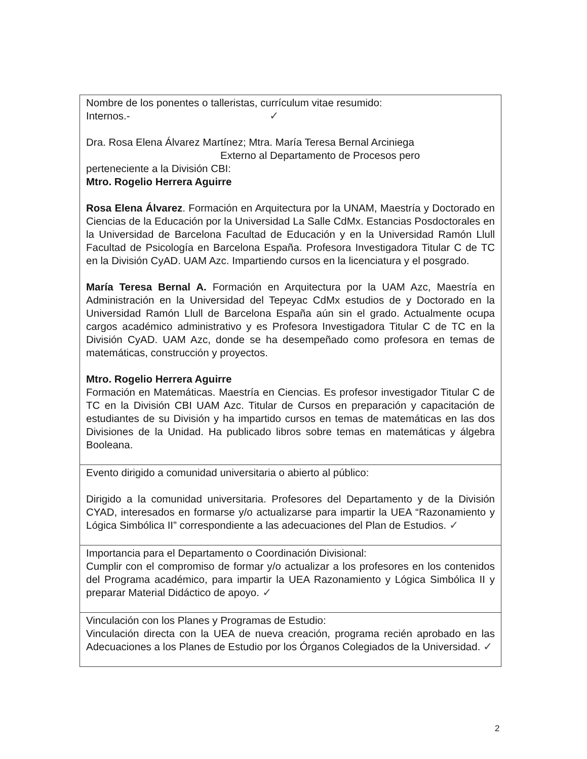| Nombre de los ponentes o talleristas, currículum vitae resumido: Internos.- ✓ Dra. Rosa Elena Álvarez Martínez; Mtra. María Teresa Bernal Arciniega Externo al Departamento de Procesos pero perteneciente a la División CBI: Mtro. Rogelio Herrera Aguirre Rosa Elena Álvarez . Formación en Arquitectura por la UNAM, Maestría y Doctorado en Ciencias de la Educación por la Universidad La Salle CdMx. Estancias Posdoctorales en la Universidad de Barcelona Facultad de Educación y en la Universidad Ramón Llull Facultad de Psicología en Barcelona España. Profesora Investigadora Titular C de TC en la División CyAD. UAM Azc. Impartiendo cursos en la licenciatura y el posgrado. María Teresa Bernal A. Formación en Arquitectura por la UAM Azc, Maestría en Administración en la Universidad del Tepeyac CdMx estudios de y Doctorado en la Universidad Ramón Llull de Barcelona España aún sin el grado. Actualmente ocupa cargos académico administrativo y es Profesora Investigadora Titular C de TC en la División CyAD. UAM Azc, donde se ha desempeñado como profesora en temas de matemáticas, construcción y proyectos. Mtro. Rogelio Herrera Aguirre Formación en Matemáticas. Maestría en Ciencias. Es profesor investigador Titular C de TC en la División CBI UAM Azc. Titular de Cursos en preparación y capacitación de estudiantes de su División y ha impartido cursos en temas de matemáticas en las dos Divisiones de la Unidad. Ha publicado libros sobre temas en matemáticas y álgebra Booleana. |
| Evento dirigido a comunidad universitaria o abierto al público: Dirigido a la comunidad universitaria. Profesores del Departamento y de la División CYAD, interesados en formarse y/o actualizarse para impartir la UEA “Razonamiento y Lógica Simbólica II” correspondiente a las adecuaciones del Plan de Estudios. ✓ |
| Importancia para el Departamento o Coordinación Divisional: Cumplir con el compromiso de formar y/o actualizar a los profesores en los contenidos del Programa académico, para impartir la UEA Razonamiento y Lógica Simbólica II y preparar Material Didáctico de apoyo. ✓ |
| Vinculación con los Planes y Programas de Estudio: Vinculación directa con la UEA de nueva creación, programa recién aprobado en las Adecuaciones a los Planes de Estudio por los Órganos Colegiados de la Universidad. ✓ |
2